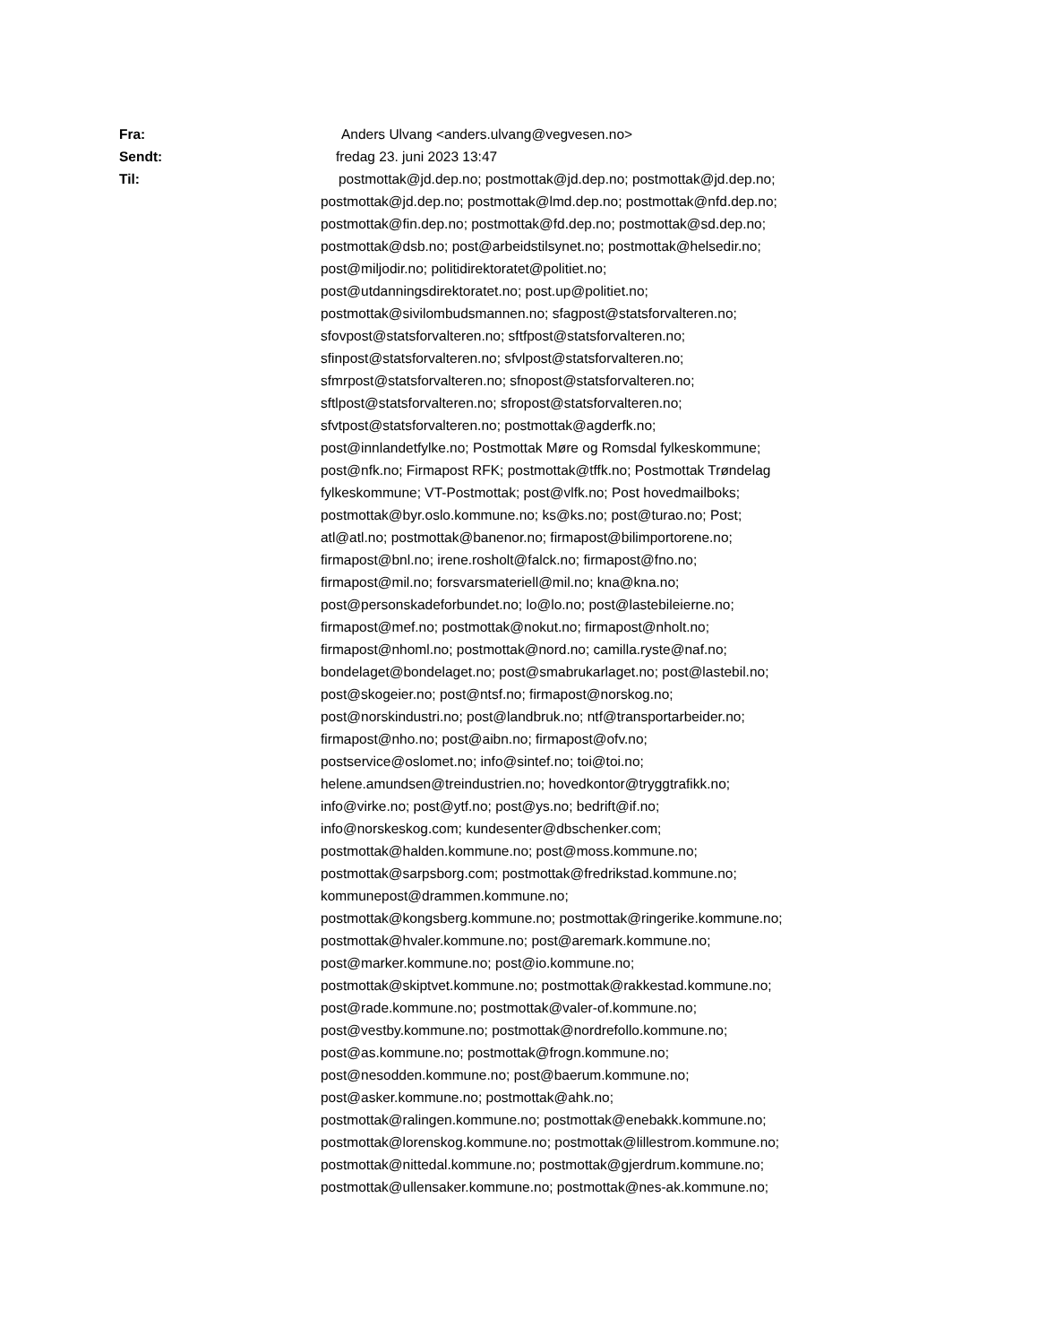Fra: Anders Ulvang <anders.ulvang@vegvesen.no>
Sendt: fredag 23. juni 2023 13:47
Til: postmottak@jd.dep.no; postmottak@jd.dep.no; postmottak@jd.dep.no;
postmottak@jd.dep.no; postmottak@lmd.dep.no; postmottak@nfd.dep.no;
postmottak@fin.dep.no; postmottak@fd.dep.no; postmottak@sd.dep.no;
postmottak@dsb.no; post@arbeidstilsynet.no; postmottak@helsedir.no;
post@miljodir.no; politidirektoratet@politiet.no;
post@utdanningsdirektoratet.no; post.up@politiet.no;
postmottak@sivilombudsmannen.no; sfagpost@statsforvalteren.no;
sfovpost@statsforvalteren.no; sftfpost@statsforvalteren.no;
sfinpost@statsforvalteren.no; sfvlpost@statsforvalteren.no;
sfmrpost@statsforvalteren.no; sfnopost@statsforvalteren.no;
sftlpost@statsforvalteren.no; sfropost@statsforvalteren.no;
sfvtpost@statsforvalteren.no; postmottak@agderfk.no;
post@innlandetfylke.no; Postmottak Møre og Romsdal fylkeskommune;
post@nfk.no; Firmapost RFK; postmottak@tffk.no; Postmottak Trøndelag
fylkeskommune; VT-Postmottak; post@vlfk.no; Post hovedmailboks;
postmottak@byr.oslo.kommune.no; ks@ks.no; post@turao.no; Post;
atl@atl.no; postmottak@banenor.no; firmapost@bilimportorene.no;
firmapost@bnl.no; irene.rosholt@falck.no; firmapost@fno.no;
firmapost@mil.no; forsvarsmateriell@mil.no; kna@kna.no;
post@personskadeforbundet.no; lo@lo.no; post@lastebileierne.no;
firmapost@mef.no; postmottak@nokut.no; firmapost@nholt.no;
firmapost@nhoml.no; postmottak@nord.no; camilla.ryste@naf.no;
bondelaget@bondelaget.no; post@smabrukarlaget.no; post@lastebil.no;
post@skogeier.no; post@ntsf.no; firmapost@norskog.no;
post@norskindustri.no; post@landbruk.no; ntf@transportarbeider.no;
firmapost@nho.no; post@aibn.no; firmapost@ofv.no;
postservice@oslomet.no; info@sintef.no; toi@toi.no;
helene.amundsen@treindustrien.no; hovedkontor@tryggtrafikk.no;
info@virke.no; post@ytf.no; post@ys.no; bedrift@if.no;
info@norskeskog.com; kundesenter@dbschenker.com;
postmottak@halden.kommune.no; post@moss.kommune.no;
postmottak@sarpsborg.com; postmottak@fredrikstad.kommune.no;
kommunepost@drammen.kommune.no;
postmottak@kongsberg.kommune.no; postmottak@ringerike.kommune.no;
postmottak@hvaler.kommune.no; post@aremark.kommune.no;
post@marker.kommune.no; post@io.kommune.no;
postmottak@skiptvet.kommune.no; postmottak@rakkestad.kommune.no;
post@rade.kommune.no; postmottak@valer-of.kommune.no;
post@vestby.kommune.no; postmottak@nordrefollo.kommune.no;
post@as.kommune.no; postmottak@frogn.kommune.no;
post@nesodden.kommune.no; post@baerum.kommune.no;
post@asker.kommune.no; postmottak@ahk.no;
postmottak@ralingen.kommune.no; postmottak@enebakk.kommune.no;
postmottak@lorenskog.kommune.no; postmottak@lillestrom.kommune.no;
postmottak@nittedal.kommune.no; postmottak@gjerdrum.kommune.no;
postmottak@ullensaker.kommune.no; postmottak@nes-ak.kommune.no;